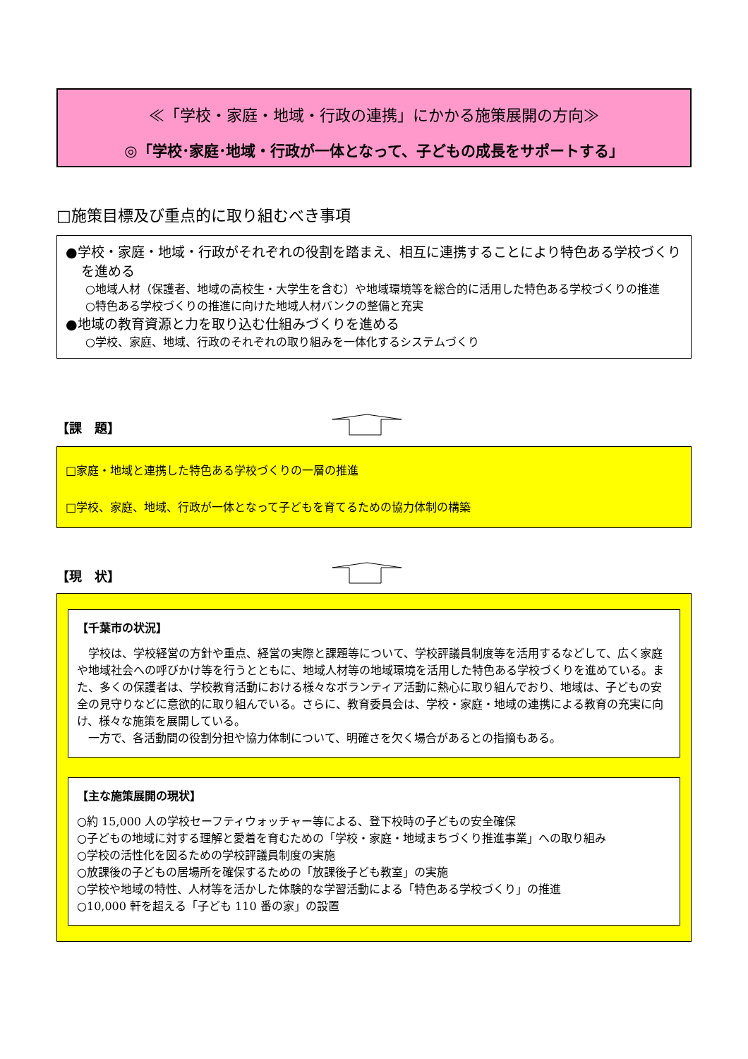≪「学校・家庭・地域・行政の連携」にかかる施策展開の方向≫
◎「学校･家庭･地域・行政が一体となって、子どもの成長をサポートする」
□施策目標及び重点的に取り組むべき事項
●学校・家庭・地域・行政がそれぞれの役割を踏まえ、相互に連携することにより特色ある学校づくりを進める
○地域人材（保護者、地域の高校生・大学生を含む）や地域環境等を総合的に活用した特色ある学校づくりの推進
○特色ある学校づくりの推進に向けた地域人材バンクの整備と充実
●地域の教育資源と力を取り込む仕組みづくりを進める
○学校、家庭、地域、行政のそれぞれの取り組みを一体化するシステムづくり
【課　題】
□家庭・地域と連携した特色ある学校づくりの一層の推進
□学校、家庭、地域、行政が一体となって子どもを育てるための協力体制の構築
【現　状】
【千葉市の状況】
　学校は、学校経営の方針や重点、経営の実際と課題等について、学校評議員制度等を活用するなどして、広く家庭や地域社会への呼びかけ等を行うとともに、地域人材等の地域環境を活用した特色ある学校づくりを進めている。また、多くの保護者は、学校教育活動における様々なボランティア活動に熱心に取り組んでおり、地域は、子どもの安全の見守りなどに意欲的に取り組んでいる。さらに、教育委員会は、学校・家庭・地域の連携による教育の充実に向け、様々な施策を展開している。
　一方で、各活動間の役割分担や協力体制について、明確さを欠く場合があるとの指摘もある。
【主な施策展開の現状】
○約 15,000 人の学校セーフティウォッチャー等による、登下校時の子どもの安全確保
○子どもの地域に対する理解と愛着を育むための「学校・家庭・地域まちづくり推進事業」への取り組み
○学校の活性化を図るための学校評議員制度の実施
○放課後の子どもの居場所を確保するための「放課後子ども教室」の実施
○学校や地域の特性、人材等を活かした体験的な学習活動による「特色ある学校づくり」の推進
○10,000 軒を超える「子ども 110 番の家」の設置